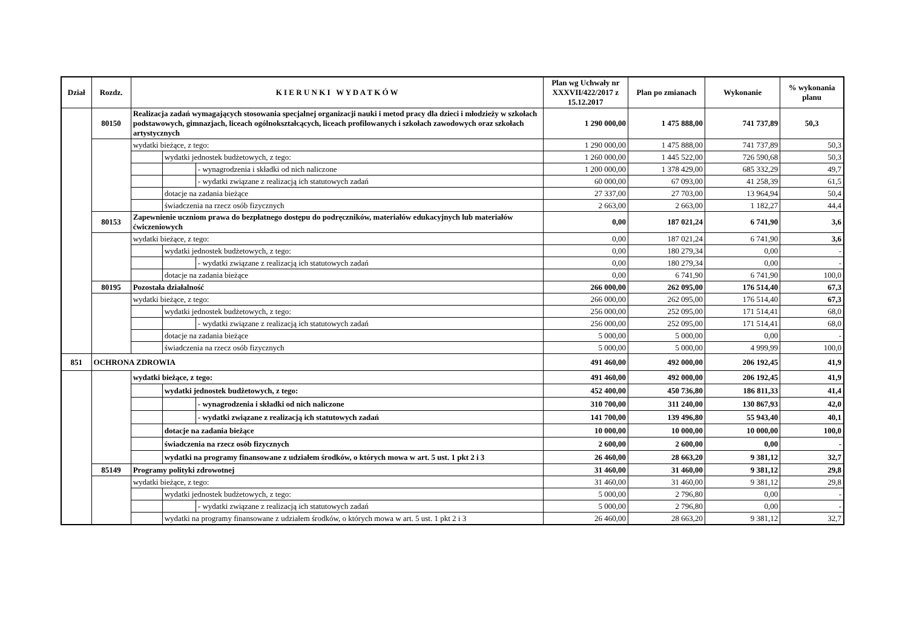| Dział | Rozdz. | K I E R U N K I W Y D A T K Ó W | | | Plan wg Uchwały nr XXXVII/422/2017 z 15.12.2017 | Plan po zmianach | Wykonanie | % wykonania planu |
| --- | --- | --- | --- | --- | --- | --- | --- | --- |
| | 80150 | Realizacja zadań wymagających stosowania specjalnej organizacji nauki i metod pracy dla dzieci i młodzieży w szkołach podstawowych, gimnazjach, liceach ogólnokształcących, liceach profilowanych i szkołach zawodowych oraz szkołach artystycznych | | | 1 290 000,00 | 1 475 888,00 | 741 737,89 | 50,3 |
| | | wydatki bieżące, z tego: | | | 1 290 000,00 | 1 475 888,00 | 741 737,89 | 50,3 |
| | | | wydatki jednostek budżetowych, z tego: | | 1 260 000,00 | 1 445 522,00 | 726 590,68 | 50,3 |
| | | | | - wynagrodzenia i składki od nich naliczone | 1 200 000,00 | 1 378 429,00 | 685 332,29 | 49,7 |
| | | | | - wydatki związane z realizacją ich statutowych zadań | 60 000,00 | 67 093,00 | 41 258,39 | 61,5 |
| | | | dotacje na zadania bieżące | | 27 337,00 | 27 703,00 | 13 964,94 | 50,4 |
| | | | świadczenia na rzecz osób fizycznych | | 2 663,00 | 2 663,00 | 1 182,27 | 44,4 |
| | 80153 | Zapewnienie uczniom prawa do bezpłatnego dostępu do podręczników, materiałów edukacyjnych lub materiałów ćwiczeniowych | | | 0,00 | 187 021,24 | 6 741,90 | 3,6 |
| | | wydatki bieżące, z tego: | | | 0,00 | 187 021,24 | 6 741,90 | 3,6 |
| | | | wydatki jednostek budżetowych, z tego: | | 0,00 | 180 279,34 | 0,00 | - |
| | | | | - wydatki związane z realizacją ich statutowych zadań | 0,00 | 180 279,34 | 0,00 | - |
| | | | dotacje na zadania bieżące | | 0,00 | 6 741,90 | 6 741,90 | 100,0 |
| | 80195 | Pozostała działalność | | | 266 000,00 | 262 095,00 | 176 514,40 | 67,3 |
| | | wydatki bieżące, z tego: | | | 266 000,00 | 262 095,00 | 176 514,40 | 67,3 |
| | | | wydatki jednostek budżetowych, z tego: | | 256 000,00 | 252 095,00 | 171 514,41 | 68,0 |
| | | | | - wydatki związane z realizacją ich statutowych zadań | 256 000,00 | 252 095,00 | 171 514,41 | 68,0 |
| | | | dotacje na zadania bieżące | | 5 000,00 | 5 000,00 | 0,00 | - |
| | | | świadczenia na rzecz osób fizycznych | | 5 000,00 | 5 000,00 | 4 999,99 | 100,0 |
| 851 | OCHRONA ZDROWIA | | | | 491 460,00 | 492 000,00 | 206 192,45 | 41,9 |
| | | wydatki bieżące, z tego: | | | 491 460,00 | 492 000,00 | 206 192,45 | 41,9 |
| | | | wydatki jednostek budżetowych, z tego: | | 452 400,00 | 450 736,80 | 186 811,33 | 41,4 |
| | | | | - wynagrodzenia i składki od nich naliczone | 310 700,00 | 311 240,00 | 130 867,93 | 42,0 |
| | | | | - wydatki związane z realizacją ich statutowych zadań | 141 700,00 | 139 496,80 | 55 943,40 | 40,1 |
| | | | dotacje na zadania bieżące | | 10 000,00 | 10 000,00 | 10 000,00 | 100,0 |
| | | | świadczenia na rzecz osób fizycznych | | 2 600,00 | 2 600,00 | 0,00 | - |
| | | | wydatki na programy finansowane z udziałem środków, o których mowa w art. 5 ust. 1 pkt 2 i 3 | | 26 460,00 | 28 663,20 | 9 381,12 | 32,7 |
| | 85149 | Programy polityki zdrowotnej | | | 31 460,00 | 31 460,00 | 9 381,12 | 29,8 |
| | | wydatki bieżące, z tego: | | | 31 460,00 | 31 460,00 | 9 381,12 | 29,8 |
| | | | wydatki jednostek budżetowych, z tego: | | 5 000,00 | 2 796,80 | 0,00 | - |
| | | | | - wydatki związane z realizacją ich statutowych zadań | 5 000,00 | 2 796,80 | 0,00 | - |
| | | | wydatki na programy finansowane z udziałem środków, o których mowa w art. 5 ust. 1 pkt 2 i 3 | | 26 460,00 | 28 663,20 | 9 381,12 | 32,7 |